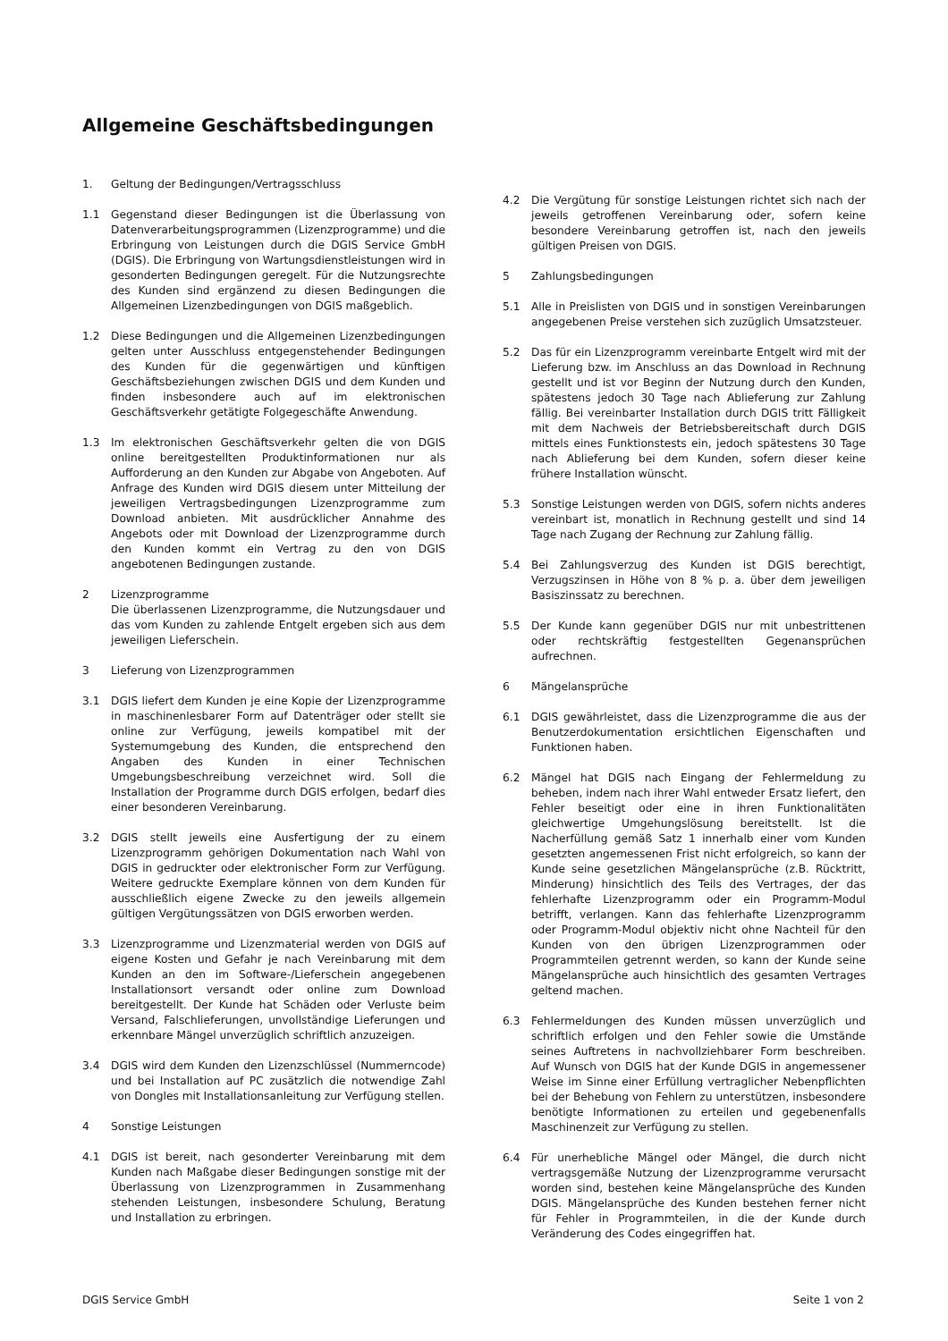Allgemeine Geschäftsbedingungen
1. Geltung der Bedingungen/Vertragsschluss
1.1 Gegenstand dieser Bedingungen ist die Überlassung von Datenverarbeitungsprogrammen (Lizenzprogramme) und die Erbringung von Leistungen durch die DGIS Service GmbH (DGIS). Die Erbringung von Wartungsdienstleistungen wird in gesonderten Bedingungen geregelt. Für die Nutzungsrechte des Kunden sind ergänzend zu diesen Bedingungen die Allgemeinen Lizenzbedingungen von DGIS maßgeblich.
1.2 Diese Bedingungen und die Allgemeinen Lizenzbedingungen gelten unter Ausschluss entgegenstehender Bedingungen des Kunden für die gegenwärtigen und künftigen Geschäftsbeziehungen zwischen DGIS und dem Kunden und finden insbesondere auch auf im elektronischen Geschäftsverkehr getätigte Folgegeschäfte Anwendung.
1.3 Im elektronischen Geschäftsverkehr gelten die von DGIS online bereitgestellten Produktinformationen nur als Aufforderung an den Kunden zur Abgabe von Angeboten. Auf Anfrage des Kunden wird DGIS diesem unter Mitteilung der jeweiligen Vertragsbedingungen Lizenzprogramme zum Download anbieten. Mit ausdrücklicher Annahme des Angebots oder mit Download der Lizenzprogramme durch den Kunden kommt ein Vertrag zu den von DGIS angebotenen Bedingungen zustande.
2 Lizenzprogramme
Die überlassenen Lizenzprogramme, die Nutzungsdauer und das vom Kunden zu zahlende Entgelt ergeben sich aus dem jeweiligen Lieferschein.
3 Lieferung von Lizenzprogrammen
3.1 DGIS liefert dem Kunden je eine Kopie der Lizenzprogramme in maschinenlesbarer Form auf Datenträger oder stellt sie online zur Verfügung, jeweils kompatibel mit der Systemumgebung des Kunden, die entsprechend den Angaben des Kunden in einer Technischen Umgebungsbeschreibung verzeichnet wird. Soll die Installation der Programme durch DGIS erfolgen, bedarf dies einer besonderen Vereinbarung.
3.2 DGIS stellt jeweils eine Ausfertigung der zu einem Lizenzprogramm gehörigen Dokumentation nach Wahl von DGIS in gedruckter oder elektronischer Form zur Verfügung. Weitere gedruckte Exemplare können von dem Kunden für ausschließlich eigene Zwecke zu den jeweils allgemein gültigen Vergütungssätzen von DGIS erworben werden.
3.3 Lizenzprogramme und Lizenzmaterial werden von DGIS auf eigene Kosten und Gefahr je nach Vereinbarung mit dem Kunden an den im Software-/Lieferschein angegebenen Installationsort versandt oder online zum Download bereitgestellt. Der Kunde hat Schäden oder Verluste beim Versand, Falschlieferungen, unvollständige Lieferungen und erkennbare Mängel unverzüglich schriftlich anzuzeigen.
3.4 DGIS wird dem Kunden den Lizenzschlüssel (Nummerncode) und bei Installation auf PC zusätzlich die notwendige Zahl von Dongles mit Installationsanleitung zur Verfügung stellen.
4 Sonstige Leistungen
4.1 DGIS ist bereit, nach gesonderter Vereinbarung mit dem Kunden nach Maßgabe dieser Bedingungen sonstige mit der Überlassung von Lizenzprogrammen in Zusammenhang stehenden Leistungen, insbesondere Schulung, Beratung und Installation zu erbringen.
4.2 Die Vergütung für sonstige Leistungen richtet sich nach der jeweils getroffenen Vereinbarung oder, sofern keine besondere Vereinbarung getroffen ist, nach den jeweils gültigen Preisen von DGIS.
5 Zahlungsbedingungen
5.1 Alle in Preislisten von DGIS und in sonstigen Vereinbarungen angegebenen Preise verstehen sich zuzüglich Umsatzsteuer.
5.2 Das für ein Lizenzprogramm vereinbarte Entgelt wird mit der Lieferung bzw. im Anschluss an das Download in Rechnung gestellt und ist vor Beginn der Nutzung durch den Kunden, spätestens jedoch 30 Tage nach Ablieferung zur Zahlung fällig. Bei vereinbarter Installation durch DGIS tritt Fälligkeit mit dem Nachweis der Betriebsbereitschaft durch DGIS mittels eines Funktionstests ein, jedoch spätestens 30 Tage nach Ablieferung bei dem Kunden, sofern dieser keine frühere Installation wünscht.
5.3 Sonstige Leistungen werden von DGIS, sofern nichts anderes vereinbart ist, monatlich in Rechnung gestellt und sind 14 Tage nach Zugang der Rechnung zur Zahlung fällig.
5.4 Bei Zahlungsverzug des Kunden ist DGIS berechtigt, Verzugszinsen in Höhe von 8 % p. a. über dem jeweiligen Basiszinssatz zu berechnen.
5.5 Der Kunde kann gegenüber DGIS nur mit unbestrittenen oder rechtskräftig festgestellten Gegenansprüchen aufrechnen.
6 Mängelansprüche
6.1 DGIS gewährleistet, dass die Lizenzprogramme die aus der Benutzerdokumentation ersichtlichen Eigenschaften und Funktionen haben.
6.2 Mängel hat DGIS nach Eingang der Fehlermeldung zu beheben, indem nach ihrer Wahl entweder Ersatz liefert, den Fehler beseitigt oder eine in ihren Funktionalitäten gleichwertige Umgehungslösung bereitstellt. Ist die Nacherfüllung gemäß Satz 1 innerhalb einer vom Kunden gesetzten angemessenen Frist nicht erfolgreich, so kann der Kunde seine gesetzlichen Mängelansprüche (z.B. Rücktritt, Minderung) hinsichtlich des Teils des Vertrages, der das fehlerhafte Lizenzprogramm oder ein Programm-Modul betrifft, verlangen. Kann das fehlerhafte Lizenzprogramm oder Programm-Modul objektiv nicht ohne Nachteil für den Kunden von den übrigen Lizenzprogrammen oder Programmteilen getrennt werden, so kann der Kunde seine Mängelansprüche auch hinsichtlich des gesamten Vertrages geltend machen.
6.3 Fehlermeldungen des Kunden müssen unverzüglich und schriftlich erfolgen und den Fehler sowie die Umstände seines Auftretens in nachvollziehbarer Form beschreiben. Auf Wunsch von DGIS hat der Kunde DGIS in angemessener Weise im Sinne einer Erfüllung vertraglicher Nebenpflichten bei der Behebung von Fehlern zu unterstützen, insbesondere benötigte Informationen zu erteilen und gegebenenfalls Maschinenzeit zur Verfügung zu stellen.
6.4 Für unerhebliche Mängel oder Mängel, die durch nicht vertragsgemäße Nutzung der Lizenzprogramme verursacht worden sind, bestehen keine Mängelansprüche des Kunden DGIS. Mängelansprüche des Kunden bestehen ferner nicht für Fehler in Programmteilen, in die der Kunde durch Veränderung des Codes eingegriffen hat.
DGIS Service GmbH Seite 1 von 2